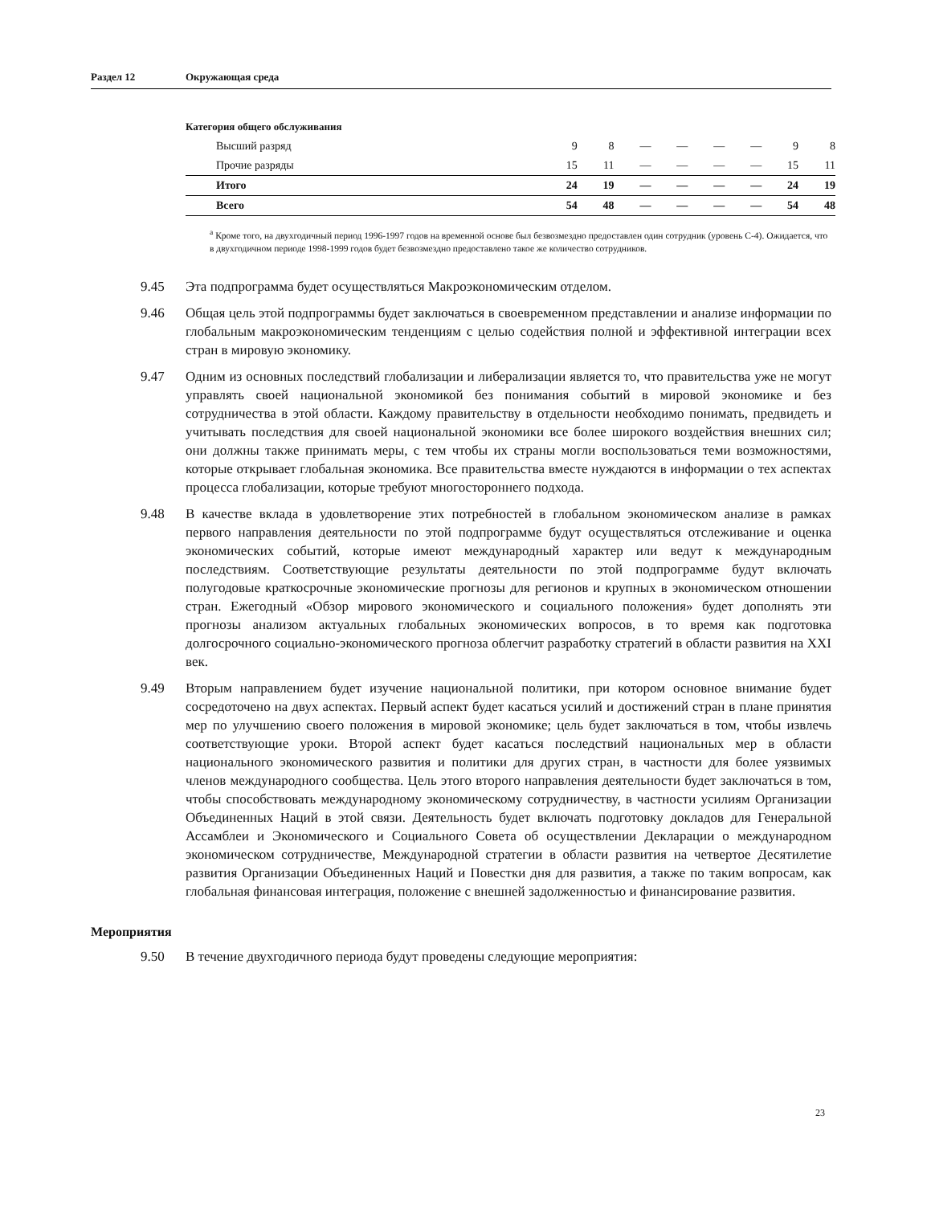Раздел 12 Окружающая среда
Категория общего обслуживания
| Высший разряд | 9 | 8 | — | — | — | — | 9 | 8 |
| Прочие разряды | 15 | 11 | — | — | — | — | 15 | 11 |
| Итого | 24 | 19 | — | — | — | — | 24 | 19 |
| Всего | 54 | 48 | — | — | — | — | 54 | 48 |
<sup>a</sup> Кроме того, на двухгодичный период 1996-1997 годов на временной основе был безвозмездно предоставлен один сотрудник (уровень С-4). Ожидается, что в двухгодичном периоде 1998-1999 годов будет безвозмездно предоставлено такое же количество сотрудников.
9.45 Эта подпрограмма будет осуществляться Макроэкономическим отделом.
9.46 Общая цель этой подпрограммы будет заключаться в своевременном представлении и анализе информации по глобальным макроэкономическим тенденциям с целью содействия полной и эффективной интеграции всех стран в мировую экономику.
9.47 Одним из основных последствий глобализации и либерализации является то, что правительства уже не могут управлять своей национальной экономикой без понимания событий в мировой экономике и без сотрудничества в этой области. Каждому правительству в отдельности необходимо понимать, предвидеть и учитывать последствия для своей национальной экономики все более широкого воздействия внешних сил; они должны также принимать меры, с тем чтобы их страны могли воспользоваться теми возможностями, которые открывает глобальная экономика. Все правительства вместе нуждаются в информации о тех аспектах процесса глобализации, которые требуют многостороннего подхода.
9.48 В качестве вклада в удовлетворение этих потребностей в глобальном экономическом анализе в рамках первого направления деятельности по этой подпрограмме будут осуществляться отслеживание и оценка экономических событий, которые имеют международный характер или ведут к международным последствиям. Соответствующие результаты деятельности по этой подпрограмме будут включать полугодовые краткосрочные экономические прогнозы для регионов и крупных в экономическом отношении стран. Ежегодный «Обзор мирового экономического и социального положения» будет дополнять эти прогнозы анализом актуальных глобальных экономических вопросов, в то время как подготовка долгосрочного социально-экономического прогноза облегчит разработку стратегий в области развития на XXI век.
9.49 Вторым направлением будет изучение национальной политики, при котором основное внимание будет сосредоточено на двух аспектах. Первый аспект будет касаться усилий и достижений стран в плане принятия мер по улучшению своего положения в мировой экономике; цель будет заключаться в том, чтобы извлечь соответствующие уроки. Второй аспект будет касаться последствий национальных мер в области национального экономического развития и политики для других стран, в частности для более уязвимых членов международного сообщества. Цель этого второго направления деятельности будет заключаться в том, чтобы способствовать международному экономическому сотрудничеству, в частности усилиям Организации Объединенных Наций в этой связи. Деятельность будет включать подготовку докладов для Генеральной Ассамблеи и Экономического и Социального Совета об осуществлении Декларации о международном экономическом сотрудничестве, Международной стратегии в области развития на четвертое Десятилетие развития Организации Объединенных Наций и Повестки дня для развития, а также по таким вопросам, как глобальная финансовая интеграция, положение с внешней задолженностью и финансирование развития.
Мероприятия
9.50 В течение двухгодичного периода будут проведены следующие мероприятия:
23